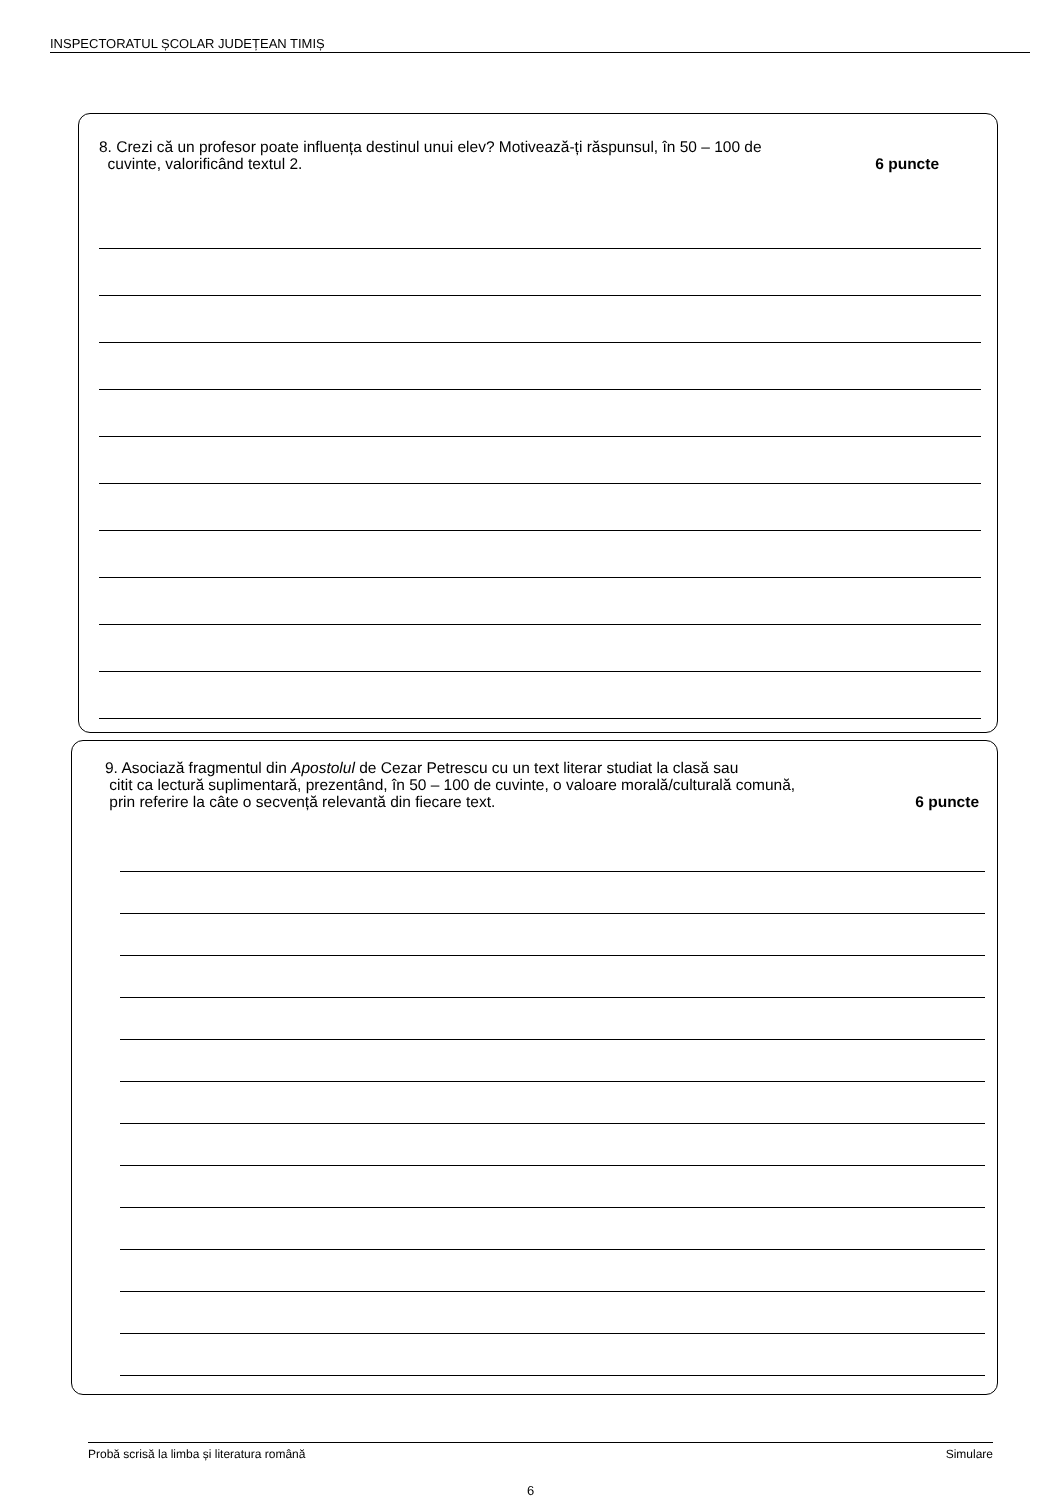INSPECTORATUL ȘCOLAR JUDEȚEAN TIMIȘ
8. Crezi că un profesor poate influența destinul unui elev? Motivează-ți răspunsul, în 50 – 100 de
cuvinte, valorificând textul 2. 6 puncte
9. Asociază fragmentul din Apostolul de Cezar Petrescu cu un text literar studiat la clasă sau
citit ca lectură suplimentară, prezentând, în 50 – 100 de cuvinte, o valoare morală/culturală comună,
prin referire la câte o secvență relevantă din fiecare text. 6 puncte
Probă scrisă la limba și literatura română Simulare
6